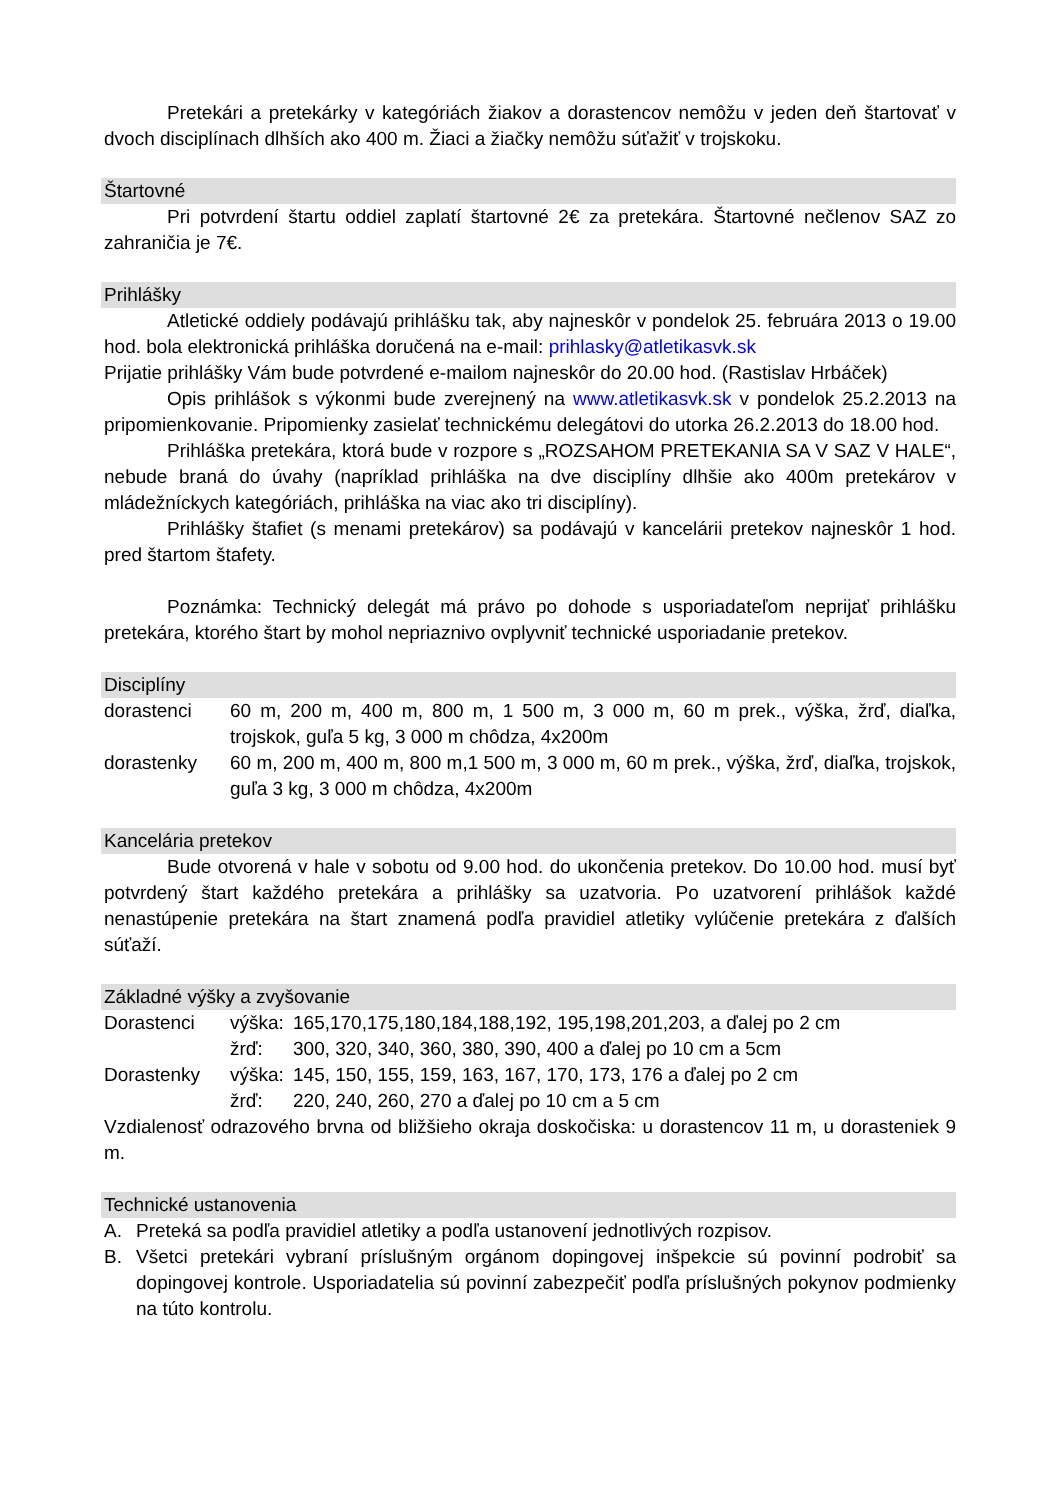Pretekári a pretekárky v kategóriách žiakov a dorastencov nemôžu v jeden deň štartovať v dvoch disciplínach dlhších ako 400 m. Žiaci a žiačky nemôžu súťažiť v trojskoku.
Štartovné
Pri potvrdení štartu oddiel zaplatí štartovné 2€ za pretekára. Štartovné nečlenov SAZ zo zahraničia je 7€.
Prihlášky
Atletické oddiely podávajú prihlášku tak, aby najneskôr v pondelok 25. februára 2013 o 19.00 hod. bola elektronická prihláška doručená na e-mail: prihlasky@atletikasvk.sk
Prijatie prihlášky Vám bude potvrdené e-mailom najneskôr do 20.00 hod. (Rastislav Hrbáček)
Opis prihlášok s výkonmi bude zverejnený na www.atletikasvk.sk v pondelok 25.2.2013 na pripomienkovanie. Pripomienky zasielať technickému delegátovi do utorka 26.2.2013 do 18.00 hod.
Prihláška pretekára, ktorá bude v rozpore s „ROZSAHOM PRETEKANIA SA V SAZ V HALE“, nebude braná do úvahy (napríklad prihláška na dve disciplíny dlhšie ako 400m pretekárov v mládežníckych kategóriách, prihláška na viac ako tri disciplíny).
Prihlášky štafiet (s menami pretekárov) sa podávajú v kancelárii pretekov najneskôr 1 hod. pred štartom štafety.
Poznámka: Technický delegát má právo po dohode s usporiadateľom neprijať prihlášku pretekára, ktorého štart by mohol nepriaznivo ovplyvniť technické usporiadanie pretekov.
Disciplíny
dorastenci 60 m, 200 m, 400 m, 800 m, 1 500 m, 3 000 m, 60 m prek., výška, žrď, diaľka, trojskok, guľa 5 kg, 3 000 m chôdza, 4x200m
dorastenky 60 m, 200 m, 400 m, 800 m,1 500 m, 3 000 m, 60 m prek., výška, žrď, diaľka, trojskok, guľa 3 kg, 3 000 m chôdza, 4x200m
Kancelária pretekov
Bude otvorená v hale v sobotu od 9.00 hod. do ukončenia pretekov. Do 10.00 hod. musí byť potvrdený štart každého pretekára a prihlášky sa uzatvoria. Po uzatvorení prihlášok každé nenastúpenie pretekára na štart znamená podľa pravidiel atletiky vylúčenie pretekára z ďalších súťaží.
Základné výšky a zvyšovanie
Dorastenci výška:
165,170,175,180,184,188,192, 195,198,201,203, a ďalej po 2 cm
žrď: 300, 320, 340, 360, 380, 390, 400 a ďalej po 10 cm a 5cm
Dorastenky výška:
145, 150, 155, 159, 163, 167, 170, 173, 176 a ďalej po 2 cm
žrď: 220, 240, 260, 270 a ďalej po 10 cm a 5 cm
Vzdialenosť odrazového brvna od bližšieho okraja doskočiska: u dorastencov 11 m, u dorasteniek 9 m.
Technické ustanovenia
A. Preteká sa podľa pravidiel atletiky a podľa ustanovení jednotlivých rozpisov.
B. Všetci pretekári vybraní príslušným orgánom dopingovej inšpekcie sú povinní podrobiť sa dopingovej kontrole. Usporiadatelia sú povinní zabezpečiť podľa príslušných pokynov podmienky na túto kontrolu.